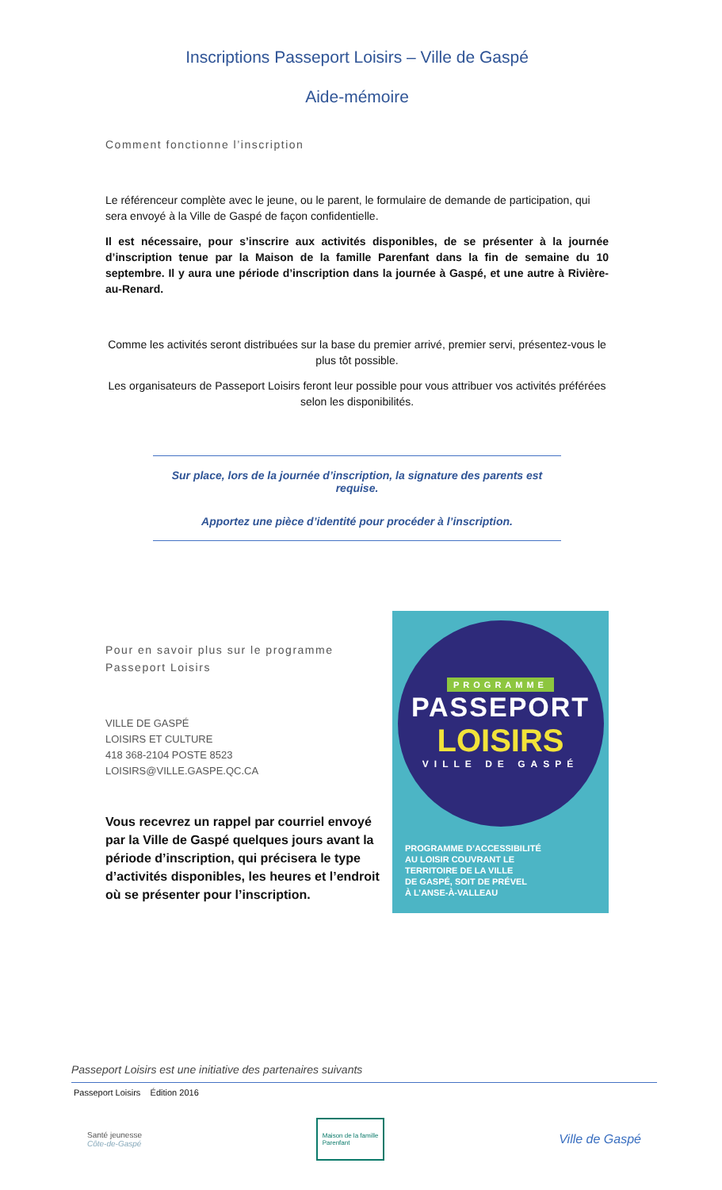Inscriptions Passeport Loisirs – Ville de Gaspé
Aide-mémoire
Comment fonctionne l’inscription
Le référenceur complète avec le jeune, ou le parent, le formulaire de demande de participation, qui sera envoyé à la Ville de Gaspé de façon confidentielle.
Il est nécessaire, pour s’inscrire aux activités disponibles, de se présenter à la journée d’inscription tenue par la Maison de la famille Parenfant dans la fin de semaine du 10 septembre. Il y aura une période d’inscription dans la journée à Gaspé, et une autre à Rivière-au-Renard.
Comme les activités seront distribuées sur la base du premier arrivé, premier servi, présentez-vous le plus tôt possible.
Les organisateurs de Passeport Loisirs feront leur possible pour vous attribuer vos activités préférées selon les disponibilités.
Sur place, lors de la journée d’inscription, la signature des parents est requise.
Apportez une pièce d’identité pour procéder à l’inscription.
Pour en savoir plus sur le programme Passeport Loisirs
VILLE DE GASPÉ
LOISIRS ET CULTURE
418 368-2104 POSTE 8523
LOISIRS@VILLE.GASPE.QC.CA
Vous recevrez un rappel par courriel envoyé par la Ville de Gaspé quelques jours avant la période d’inscription, qui précisera le type d’activités disponibles, les heures et l’endroit où se présenter pour l’inscription.
PROGRAMME
PASSEPORT
LOISIRS
VILLE DE GASPÉ
PROGRAMME D’ACCESSIBILITÉ
AU LOISIR COUVRANT LE
TERRITOIRE DE LA VILLE
DE GASPÉ, SOIT DE PRÉVEL
À L’ANSE-À-VALLEAU
Passeport Loisirs est une initiative des partenaires suivants
Passeport Loisirs Édition 2016
Santé jeunesse
Côte-de-Gaspé Maison de la famille
Parenfant Ville de Gaspé